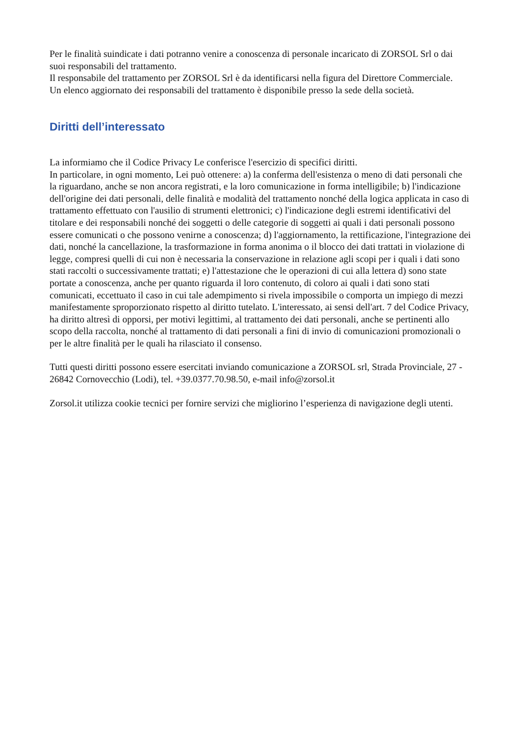Per le finalità suindicate i dati potranno venire a conoscenza di personale incaricato di ZORSOL Srl o dai suoi responsabili del trattamento.
Il responsabile del trattamento per ZORSOL Srl è da identificarsi nella figura del Direttore Commerciale.
Un elenco aggiornato dei responsabili del trattamento è disponibile presso la sede della società.
Diritti dell’interessato
La informiamo che il Codice Privacy Le conferisce l'esercizio di specifici diritti.
In particolare, in ogni momento, Lei può ottenere: a) la conferma dell'esistenza o meno di dati personali che la riguardano, anche se non ancora registrati, e la loro comunicazione in forma intelligibile; b) l'indicazione dell'origine dei dati personali, delle finalità e modalità del trattamento nonché della logica applicata in caso di trattamento effettuato con l'ausilio di strumenti elettronici; c) l'indicazione degli estremi identificativi del titolare e dei responsabili nonché dei soggetti o delle categorie di soggetti ai quali i dati personali possono essere comunicati o che possono venirne a conoscenza; d) l'aggiornamento, la rettificazione, l'integrazione dei dati, nonché la cancellazione, la trasformazione in forma anonima o il blocco dei dati trattati in violazione di legge, compresi quelli di cui non è necessaria la conservazione in relazione agli scopi per i quali i dati sono stati raccolti o successivamente trattati; e) l'attestazione che le operazioni di cui alla lettera d) sono state portate a conoscenza, anche per quanto riguarda il loro contenuto, di coloro ai quali i dati sono stati comunicati, eccettuato il caso in cui tale adempimento si rivela impossibile o comporta un impiego di mezzi manifestamente sproporzionato rispetto al diritto tutelato. L'interessato, ai sensi dell'art. 7 del Codice Privacy, ha diritto altresì di opporsi, per motivi legittimi, al trattamento dei dati personali, anche se pertinenti allo scopo della raccolta, nonché al trattamento di dati personali a fini di invio di comunicazioni promozionali o per le altre finalità per le quali ha rilasciato il consenso.
Tutti questi diritti possono essere esercitati inviando comunicazione a ZORSOL srl, Strada Provinciale, 27 - 26842 Cornovecchio (Lodi), tel. +39.0377.70.98.50, e-mail info@zorsol.it
Zorsol.it utilizza cookie tecnici per fornire servizi che migliorino l’esperienza di navigazione degli utenti.